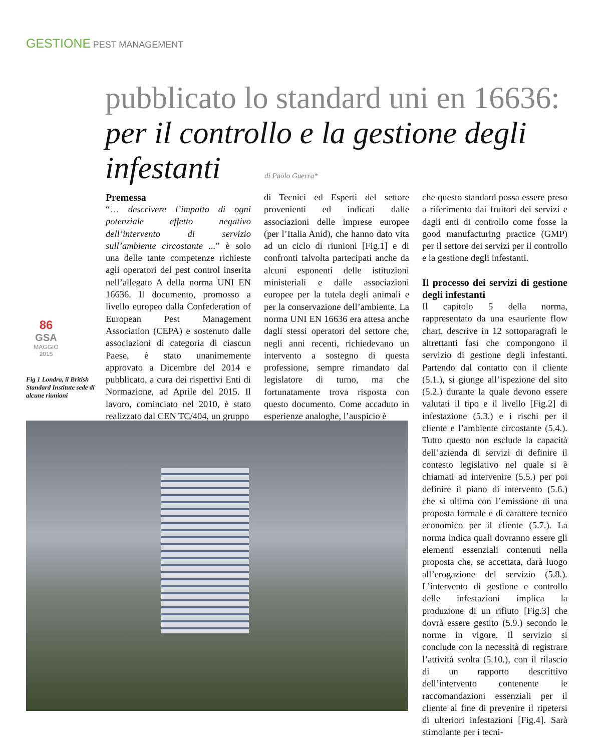GESTIONE PEST MANAGEMENT
pubblicato lo standard uni en 16636:
per il controllo e la gestione degli infestanti
di Paolo Guerra*
86
GSA
MAGGIO
2015
Fig 1 Londra, il British Standard Institute sede di alcune riunioni
Premessa
“… descrivere l’impatto di ogni potenziale effetto negativo dell’intervento di servizio sull’ambiente circostante ...” è solo una delle tante competenze richieste agli operatori del pest control inserita nell’allegato A della norma UNI EN 16636. Il documento, promosso a livello europeo dalla Confederation of European Pest Management Association (CEPA) e sostenuto dalle associazioni di categoria di ciascun Paese, è stato unanimemente approvato a Dicembre del 2014 e pubblicato, a cura dei rispettivi Enti di Normazione, ad Aprile del 2015. Il lavoro, cominciato nel 2010, è stato realizzato dal CEN TC/404, un gruppo
di Tecnici ed Esperti del settore provenienti ed indicati dalle associazioni delle imprese europee (per l’Italia Anid), che hanno dato vita ad un ciclo di riunioni [Fig.1] e di confronti talvolta partecipati anche da alcuni esponenti delle istituzioni ministeriali e dalle associazioni europee per la tutela degli animali e per la conservazione dell’ambiente. La norma UNI EN 16636 era attesa anche dagli stessi operatori del settore che, negli anni recenti, richiedevano un intervento a sostegno di questa professione, sempre rimandato dal legislatore di turno, ma che fortunatamente trova risposta con questo documento. Come accaduto in esperienze analoghe, l’auspicio è
che questo standard possa essere preso a riferimento dai fruitori dei servizi e dagli enti di controllo come fosse la good manufacturing practice (GMP) per il settore dei servizi per il controllo e la gestione degli infestanti.
Il processo dei servizi di gestione degli infestanti
Il capitolo 5 della norma, rappresentato da una esauriente flow chart, descrive in 12 sottoparagrafi le altrettanti fasi che compongono il servizio di gestione degli infestanti. Partendo dal contatto con il cliente (5.1.), si giunge all’ispezione del sito (5.2.) durante la quale devono essere valutati il tipo e il livello [Fig.2] di infestazione (5.3.) e i rischi per il cliente e l’ambiente circostante (5.4.). Tutto questo non esclude la capacità dell’azienda di servizi di definire il contesto legislativo nel quale si è chiamati ad intervenire (5.5.) per poi definire il piano di intervento (5.6.) che si ultima con l’emissione di una proposta formale e di carattere tecnico economico per il cliente (5.7.). La norma indica quali dovranno essere gli elementi essenziali contenuti nella proposta che, se accettata, darà luogo all’erogazione del servizio (5.8.). L’intervento di gestione e controllo delle infestazioni implica la produzione di un rifiuto [Fig.3] che dovrà essere gestito (5.9.) secondo le norme in vigore. Il servizio si conclude con la necessità di registrare l’attività svolta (5.10.), con il rilascio di un rapporto descrittivo dell’intervento contenente le raccomandazioni essenziali per il cliente al fine di prevenire il ripetersi di ulteriori infestazioni [Fig.4]. Sarà stimolante per i tecni-